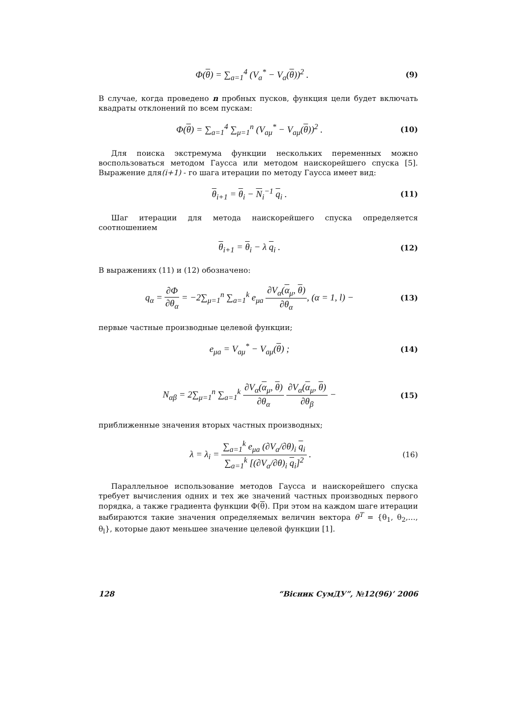Φ(θ) = ∑<sub>a=1</sub><sup>4</sup> (V<sub>a</sub><sup>*</sup> − V<sub>a</sub>(θ))<sup>2</sup> .
(9)
В случае, когда проведено n пробных пусков, функция цели будет включать квадраты отклонений по всем пускам:
Φ(θ) = ∑<sub>a=1</sub><sup>4</sup> ∑<sub>μ=1</sub><sup>n</sup> (V<sub>aμ</sub><sup>*</sup> − V<sub>aμ</sub>(θ))<sup>2</sup> .
(10)
Для поиска экстремума функции нескольких переменных можно воспользоваться методом Гаусса или методом наискорейшего спуска [5]. Выражение для(i+1) - го шага итерации по методу Гаусса имеет вид:
θ<sub>i+1</sub> = θ<sub>i</sub> − N<sub>i</sub><sup>−1</sup> q<sub>i</sub> .
(11)
Шаг итерации для метода наискорейшего спуска определяется соотношением
θ<sub>i+1</sub> = θ<sub>i</sub> − λ q<sub>i</sub> .
(12)
В выражениях (11) и (12) обозначено:
q<sub>α</sub> = ∂Φ ∂θ<sub>α</sub> = −2∑<sub>μ=1</sub><sup>n</sup> ∑<sub>a=1</sub><sup>k</sup> e<sub>μa</sub> ∂V<sub>α</sub>(α<sub>μ</sub>, θ) ∂θ<sub>α</sub>, (α = 1, l) −
(13)
первые частные производные целевой функции;
e<sub>μa</sub> = V<sub>aμ</sub><sup>*</sup> − V<sub>aμ</sub>(θ) ;
(14)
N<sub>αβ</sub> = 2∑<sub>μ=1</sub><sup>n</sup> ∑<sub>a=1</sub><sup>k</sup> ∂V<sub>α</sub>(α<sub>μ</sub>, θ) ∂θ<sub>α</sub> ∂V<sub>α</sub>(α<sub>μ</sub>, θ) ∂θ<sub>β</sub> −
(15)
приближенные значения вторых частных производных;
λ = λ<sub>i</sub> = ∑<sub>a=1</sub><sup>k</sup> e<sub>μa</sub> (∂V<sub>a</sub>/∂θ)<sub>i</sub> q<sub>i</sub> ∑<sub>a=1</sub><sup>k</sup> [(∂V<sub>a</sub>/∂θ)<sub>i</sub> q<sub>i</sub>]<sup>2</sup> .
(16)
Параллельное использование методов Гаусса и наискорейшего спуска требует вычисления одних и тех же значений частных производных первого порядка, а также градиента функции Φ(θ). При этом на каждом шаге итерации выбираются такие значения определяемых величин вектора θ<sup>T</sup> = {θ<sub>1</sub>, θ<sub>2</sub>,…, θ<sub>l</sub>}, которые дают меньшее значение целевой функции [1].
128 “Вісник СумДУ”, №12(96)’ 2006